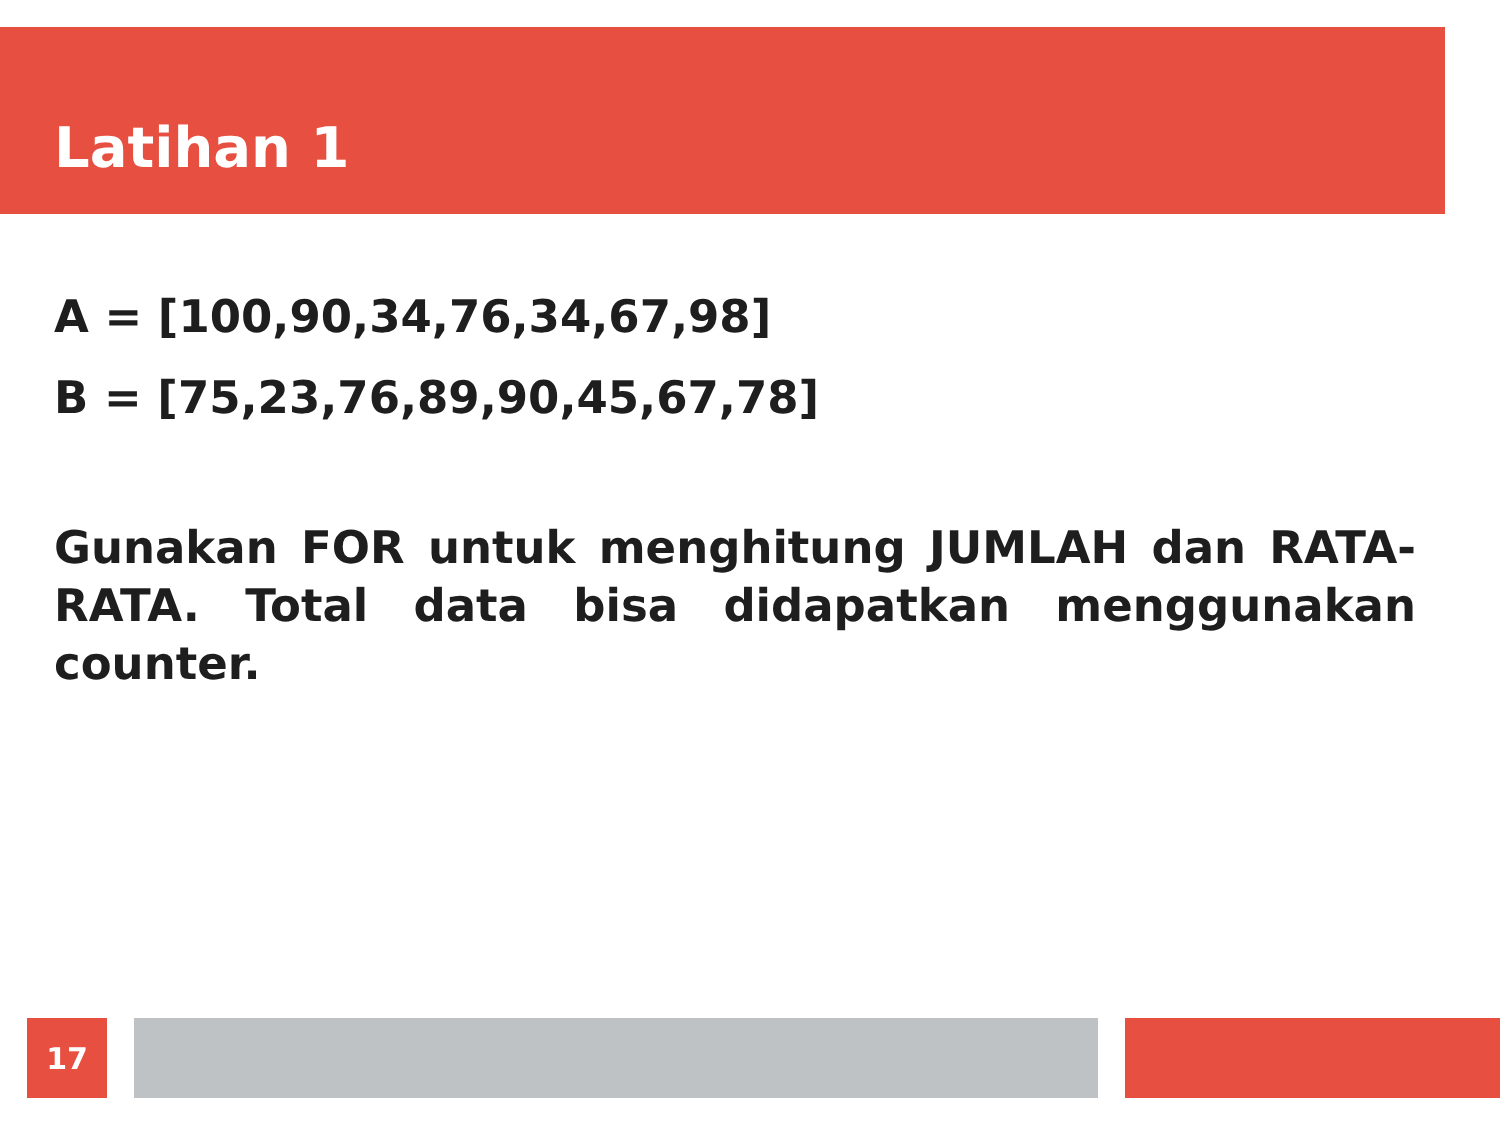Latihan 1
A = [100,90,34,76,34,67,98]
B = [75,23,76,89,90,45,67,78]
Gunakan FOR untuk menghitung JUMLAH dan RATA-RATA. Total data bisa didapatkan menggunakan counter.
17